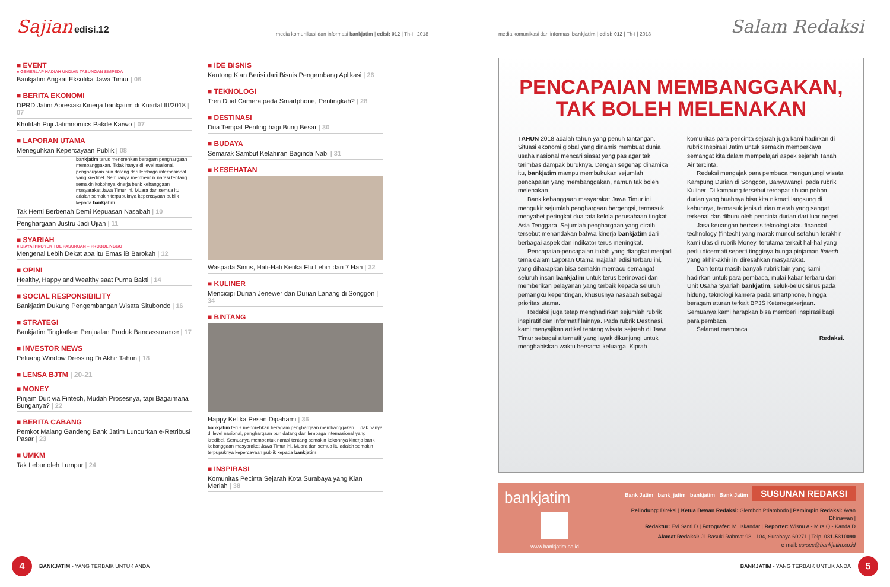Sajian edisi.12
media komunikasi dan informasi bankjatim | edisi: 012 | Th-I | 2018
■ EVENT
■ GEMERLAP HADIAH UNDIAN TABUNGAN SIMPEDA
Bankjatim Angkat Eksotika Jawa Timur | 06
■ BERITA EKONOMI
DPRD Jatim Apresiasi Kinerja bankjatim di Kuartal III/2018 | 07
Khofifah Puji Jatimnomics Pakde Karwo | 07
■ LAPORAN UTAMA
Meneguhkan Kepercayaan Publik | 08
bankjatim terus menorehkan beragam penghargaan membanggakan. Tidak hanya di level nasional, penghargaan pun datang dari lembaga internasional yang kredibel. Semuanya membentuk narasi tentang semakin kokohnya kinerja bank kebanggaan masyarakat Jawa Timur ini. Muara dari semua itu adalah semakin terpupuknya kepercayaan publik kepada bankjatim.
Tak Henti Berbenah Demi Kepuasan Nasabah | 10
Penghargaan Justru Jadi Ujian | 11
■ SYARIAH
■ BIAYAI PROYEK TOL PASURUAN – PROBOLINGGO
Mengenal Lebih Dekat apa itu Emas iB Barokah | 12
■ OPINI
Healthy, Happy and Wealthy saat Purna Bakti | 14
■ SOCIAL RESPONSIBILITY
Bankjatim Dukung Pengembangan Wisata Situbondo | 16
■ STRATEGI
Bankjatim Tingkatkan Penjualan Produk Bancassurance | 17
■ INVESTOR NEWS
Peluang Window Dressing Di Akhir Tahun | 18
■ LENSA BJTM | 20-21
■ MONEY
Pinjam Duit via Fintech, Mudah Prosesnya, tapi Bagaimana Bunganya? | 22
■ BERITA CABANG
Pemkot Malang Gandeng Bank Jatim Luncurkan e-Retribusi Pasar | 23
■ UMKM
Tak Lebur oleh Lumpur | 24
■ IDE BISNIS
Kantong Kian Berisi dari Bisnis Pengembang Aplikasi | 26
■ TEKNOLOGI
Tren Dual Camera pada Smartphone, Pentingkah? | 28
■ DESTINASI
Dua Tempat Penting bagi Bung Besar | 30
■ BUDAYA
Semarak Sambut Kelahiran Baginda Nabi | 31
■ KESEHATAN
Waspada Sinus, Hati-Hati Ketika Flu Lebih dari 7 Hari | 32
■ KULINER
Mencicipi Durian Jenewer dan Durian Lanang di Songgon | 34
■ BINTANG
Happy Ketika Pesan Dipahami | 36
bankjatim terus menorehkan beragam penghargaan membanggakan. Tidak hanya di level nasional, penghargaan pun datang dari lembaga internasional yang kredibel. Semuanya membentuk narasi tentang semakin kokohnya kinerja bank kebanggaan masyarakat Jawa Timur ini. Muara dari semua itu adalah semakin terpupuknya kepercayaan publik kepada bankjatim.
■ INSPIRASI
Komunitas Pecinta Sejarah Kota Surabaya yang Kian Meriah | 38
4
BANKJATIM - YANG TERBAIK UNTUK ANDA
media komunikasi dan informasi bankjatim | edisi: 012 | Th-I | 2018
Salam Redaksi
PENCAPAIAN MEMBANGGAKAN,
TAK BOLEH MELENAKAN
TAHUN 2018 adalah tahun yang penuh tantangan. Situasi ekonomi global yang dinamis membuat dunia usaha nasional mencari siasat yang pas agar tak terimbas dampak buruknya. Dengan segenap dinamika itu, bankjatim mampu membukukan sejumlah pencapaian yang membanggakan, namun tak boleh melenakan.
Bank kebanggaan masyarakat Jawa Timur ini mengukir sejumlah penghargaan bergengsi, termasuk menyabet peringkat dua tata kelola perusahaan tingkat Asia Tenggara. Sejumlah penghargaan yang diraih tersebut menandakan bahwa kinerja bankjatim dari berbagai aspek dan indikator terus meningkat.
Pencapaian-pencapaian itulah yang diangkat menjadi tema dalam Laporan Utama majalah edisi terbaru ini, yang diharapkan bisa semakin memacu semangat seluruh insan bankjatim untuk terus berinovasi dan memberikan pelayanan yang terbaik kepada seluruh pemangku kepentingan, khususnya nasabah sebagai prioritas utama.
Redaksi juga tetap menghadirkan sejumlah rubrik inspiratif dan informatif lainnya. Pada rubrik Destinasi, kami menyajikan artikel tentang wisata sejarah di Jawa Timur sebagai alternatif yang layak dikunjungi untuk menghabiskan waktu bersama keluarga. Kiprah komunitas para pencinta sejarah juga kami hadirkan di rubrik Inspirasi Jatim untuk semakin memperkaya semangat kita dalam mempelajari aspek sejarah Tanah Air tercinta.
Redaksi mengajak para pembaca mengunjungi wisata Kampung Durian di Songgon, Banyuwangi, pada rubrik Kuliner. Di kampung tersebut terdapat ribuan pohon durian yang buahnya bisa kita nikmati langsung di kebunnya, termasuk jenis durian merah yang sangat terkenal dan diburu oleh pencinta durian dari luar negeri.
Jasa keuangan berbasis teknologi atau financial technology (fintech) yang marak muncul setahun terakhir kami ulas di rubrik Money, terutama terkait hal-hal yang perlu dicermati seperti tingginya bunga pinjaman fintech yang akhir-akhir ini diresahkan masyarakat.
Dan tentu masih banyak rubrik lain yang kami hadirkan untuk para pembaca, mulai kabar terbaru dari Unit Usaha Syariah bankjatim, seluk-beluk sinus pada hidung, teknologi kamera pada smartphone, hingga beragam aturan terkait BPJS Ketenegakerjaan. Semuanya kami harapkan bisa memberi inspirasi bagi para pembaca.
Selamat membaca.
Redaksi.
bankjatim
www.bankjatim.co.id
Bank Jatim bank_jatim bankjatim Bank Jatim SUSUNAN REDAKSI
Pelindung: Direksi | Ketua Dewan Redaksi: Glemboh Priambodo | Pemimpin Redaksi: Avan Dhinawan |
Redaktur: Evi Santi D | Fotografer: M. Iskandar | Reporter: Wisnu A - Mira Q - Kanda D
Alamat Redaksi: Jl. Basuki Rahmat 98 - 104, Surabaya 60271 | Telp. 031-5310090
e-mail: corsec@bankjatim.co.id
BANKJATIM - YANG TERBAIK UNTUK ANDA
5